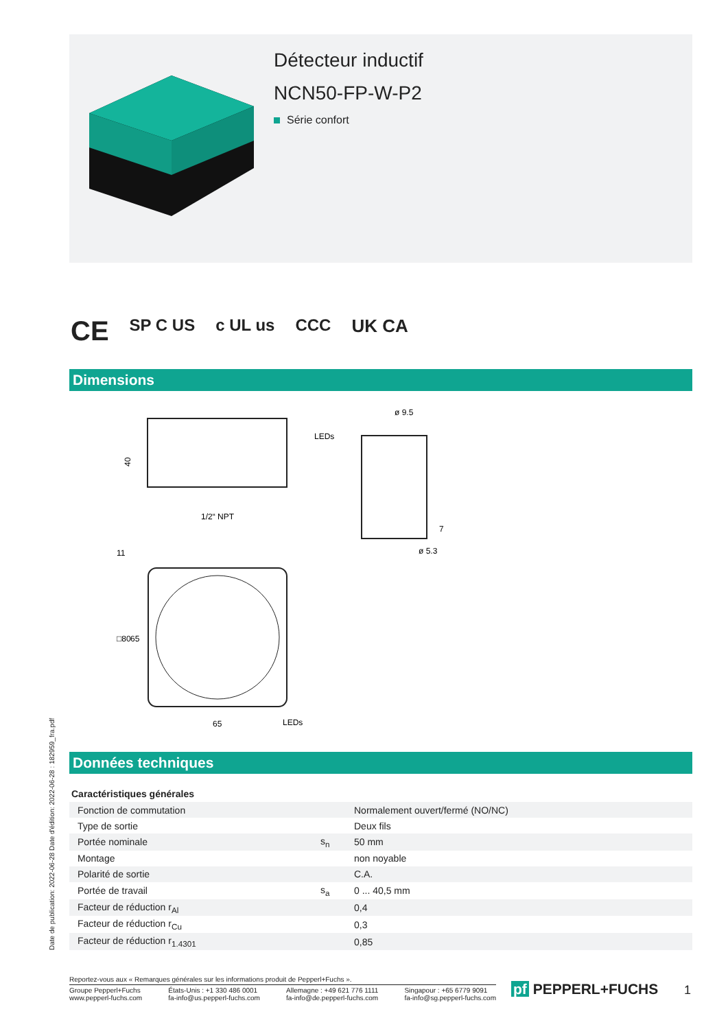Détecteur inductif
NCN50-FP-W-P2
Série confort
CE SP C US c UL us CCC UK CA
Dimensions
LEDs
40
ø 9.5
ø 5.3
7
1/2“ NPT
65
LEDs
□80
65
11
Données techniques
Date de publication: 2022-06-28 Date d'édition: 2022-06-28 : 182959_fra.pdf
| Caractéristiques générales | | |
| --- | --- | --- |
| Fonction de commutation | | Normalement ouvert/fermé (NO/NC) |
| Type de sortie | | Deux fils |
| Portée nominale | s<sub>n</sub> | 50 mm |
| Montage | | non noyable |
| Polarité de sortie | | C.A. |
| Portée de travail | s<sub>a</sub> | 0 ... 40,5 mm |
| Facteur de réduction r<sub>Al</sub> | | 0,4 |
| Facteur de réduction r<sub>Cu</sub> | | 0,3 |
| Facteur de réduction r<sub>1.4301</sub> | | 0,85 |
Reportez-vous aux « Remarques générales sur les informations produit de Pepperl+Fuchs ».
Groupe Pepperl+Fuchs
www.pepperl-fuchs.com États-Unis : +1 330 486 0001
fa-info@us.pepperl-fuchs.com Allemagne : +49 621 776 1111
fa-info@de.pepperl-fuchs.com Singapour : +65 6779 9091
fa-info@sg.pepperl-fuchs.com
pf PEPPERL+FUCHS 1